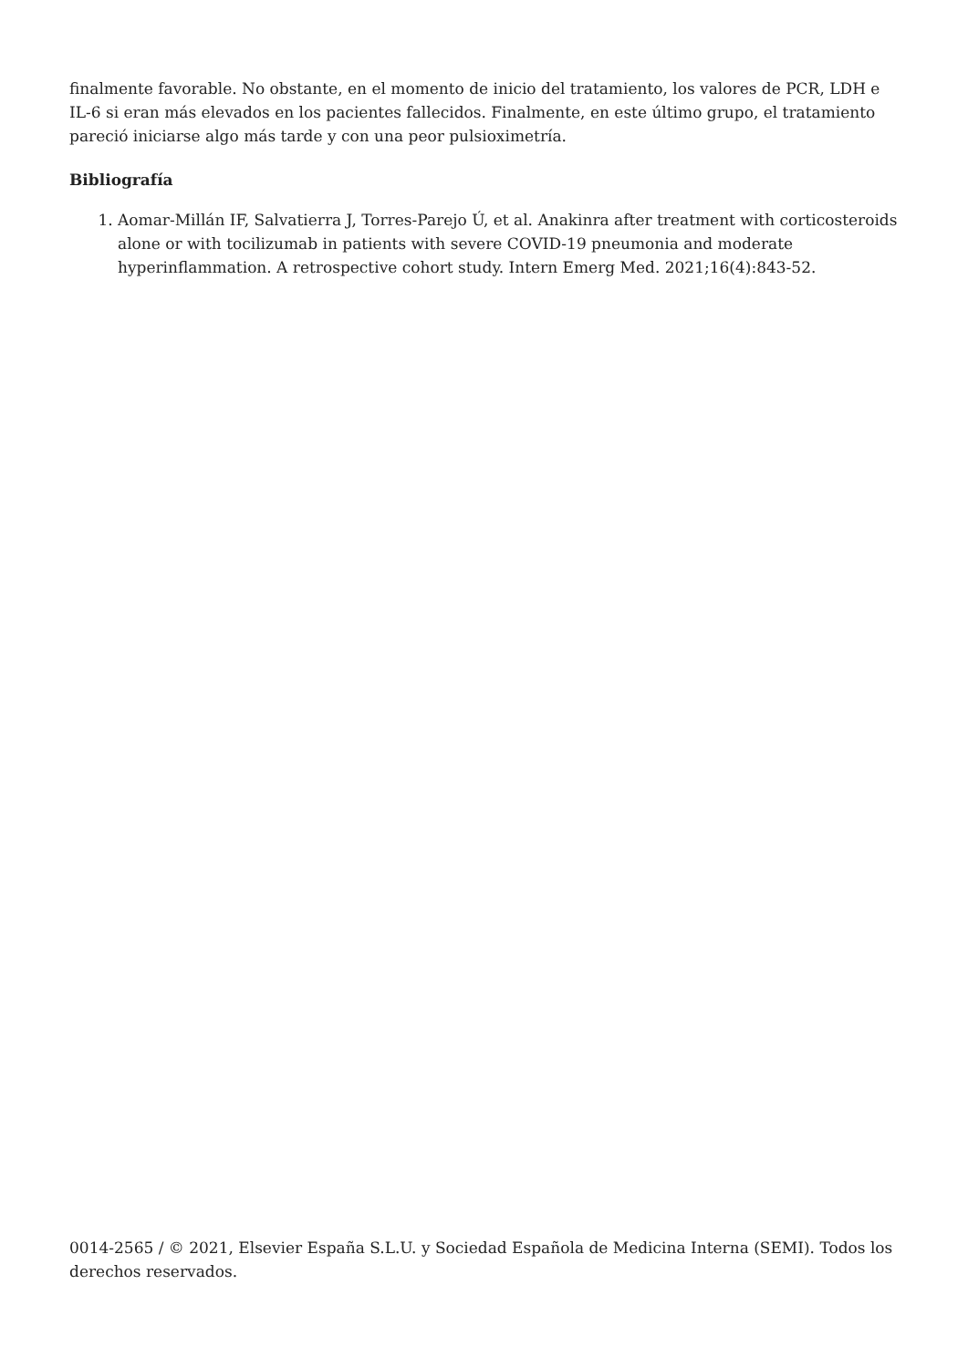finalmente favorable. No obstante, en el momento de inicio del tratamiento, los valores de PCR, LDH e IL-6 si eran más elevados en los pacientes fallecidos. Finalmente, en este último grupo, el tratamiento pareció iniciarse algo más tarde y con una peor pulsioximetría.
Bibliografía
1. Aomar-Millán IF, Salvatierra J, Torres-Parejo Ú, et al. Anakinra after treatment with corticosteroids alone or with tocilizumab in patients with severe COVID-19 pneumonia and moderate hyperinflammation. A retrospective cohort study. Intern Emerg Med. 2021;16(4):843-52.
0014-2565 / © 2021, Elsevier España S.L.U. y Sociedad Española de Medicina Interna (SEMI). Todos los derechos reservados.